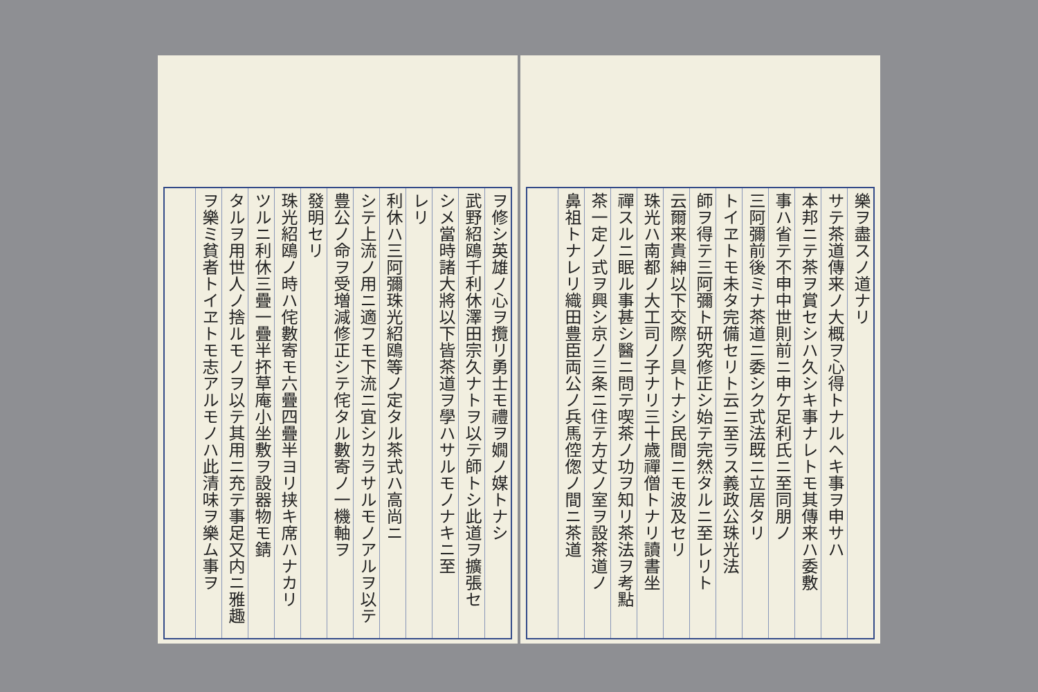樂ヲ盡スノ道ナリ
サテ茶道傳来ノ大概ヲ心得トナルヘキ事ヲ申サハ
本邦ニテ茶ヲ賞セシハ久シキ事ナレトモ其傳来ハ委敷
事ハ省テ不申中世則前ニ申ケ足利氏ニ至同朋ノ
三阿彌前後ミナ茶道ニ委シク式法既ニ立居タリ
トイヱトモ未タ完備セリト云ニ至ラス義政公珠光法
師ヲ得テ三阿彌ト研究修正シ始テ完然タルニ至レリト
云爾来貴紳以下交際ノ具トナシ民間ニモ波及セリ
珠光ハ南都ノ大工司ノ子ナリ三十歳禪僧トナリ讀書坐
禪スルニ眠ル事甚シ醫ニ問テ喫茶ノ功ヲ知リ茶法ヲ考點
茶一定ノ式ヲ興シ京ノ三条ニ住テ方丈ノ室ヲ設茶道ノ
鼻祖トナレリ織田豊臣両公ノ兵馬倥偬ノ間ニ茶道
ヲ修シ英雄ノ心ヲ攬リ勇士モ禮ヲ嫺ノ媒トナシ
武野紹鴎千利休澤田宗久ナトヲ以テ師トシ此道ヲ擴張セ
シメ當時諸大將以下皆茶道ヲ學ハサルモノナキニ至
レリ
利休ハ三阿彌珠光紹鴎等ノ定タル茶式ハ高尚ニ
シテ上流ノ用ニ適フモ下流ニ宜シカラサルモノアルヲ以テ
豊公ノ命ヲ受増減修正シテ侘タル數寄ノ一機軸ヲ
發明セリ
珠光紹鴎ノ時ハ侘數寄モ六疊四疊半ヨリ挟キ席ハナカリ
ツルニ利休三疊一疊半抔草庵小坐敷ヲ設器物モ錆
タルヲ用世人ノ捨ルモノヲ以テ其用ニ充テ事足又内ニ雅趣
ヲ樂ミ貧者トイヱトモ志アルモノハ此清味ヲ樂ム事ヲ